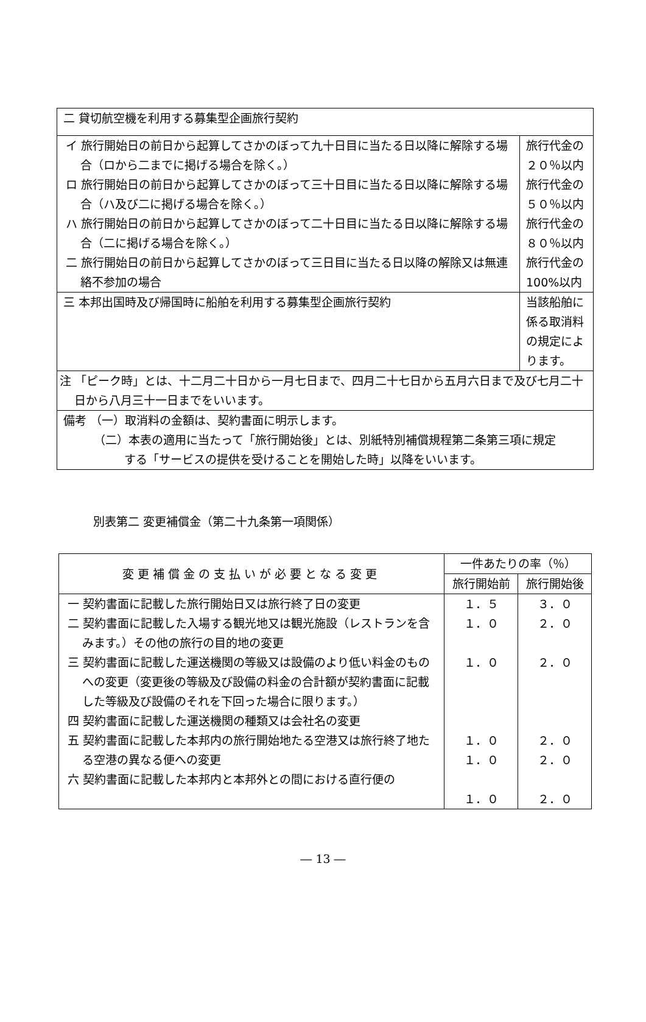| 二 貸切航空機を利用する募集型企画旅行契約 | |
| イ 旅行開始日の前日から起算してさかのぼって九十日目に当たる日以降に解除する場合（ロから二までに掲げる場合を除く。） ロ 旅行開始日の前日から起算してさかのぼって三十日目に当たる日以降に解除する場合（ハ及び二に掲げる場合を除く。） ハ 旅行開始日の前日から起算してさかのぼって二十日目に当たる日以降に解除する場合（二に掲げる場合を除く。） 二 旅行開始日の前日から起算してさかのぼって三日目に当たる日以降の解除又は無連絡不参加の場合 | 旅行代金の ２０％以内 旅行代金の ５０％以内 旅行代金の ８０％以内 旅行代金の 100%以内 |
| 三 本邦出国時及び帰国時に船舶を利用する募集型企画旅行契約 | 当該船舶に係る取消料の規定によります。 |
| 注 「ピーク時」とは、十二月二十日から一月七日まで、四月二十七日から五月六日まで及び七月二十日から八月三十一日までをいいます。 | |
| 備考 （一）取消料の金額は、契約書面に明示します。 （二）本表の適用に当たって「旅行開始後」とは、別紙特別補償規程第二条第三項に規定 する「サービスの提供を受けることを開始した時」以降をいいます。 | |
別表第二 変更補償金（第二十九条第一項関係）
| 変更補償金の支払いが必要となる変更 | 一件あたりの率（％） | |
| --- | --- | --- |
| | 旅行開始前 | 旅行開始後 |
| 一 契約書面に記載した旅行開始日又は旅行終了日の変更 二 契約書面に記載した入場する観光地又は観光施設（レストランを含みます。）その他の旅行の目的地の変更 三 契約書面に記載した運送機関の等級又は設備のより低い料金のものへの変更（変更後の等級及び設備の料金の合計額が契約書面に記載した等級及び設備のそれを下回った場合に限ります。） 四 契約書面に記載した運送機関の種類又は会社名の変更 五 契約書面に記載した本邦内の旅行開始地たる空港又は旅行終了地たる空港の異なる便への変更 六 契約書面に記載した本邦内と本邦外との間における直行便の | １．５ １．０ １．０ １．０ １．０ １．０ | ３．０ ２．０ ２．０ ２．０ ２．０ ２．０ |
― 13 ―